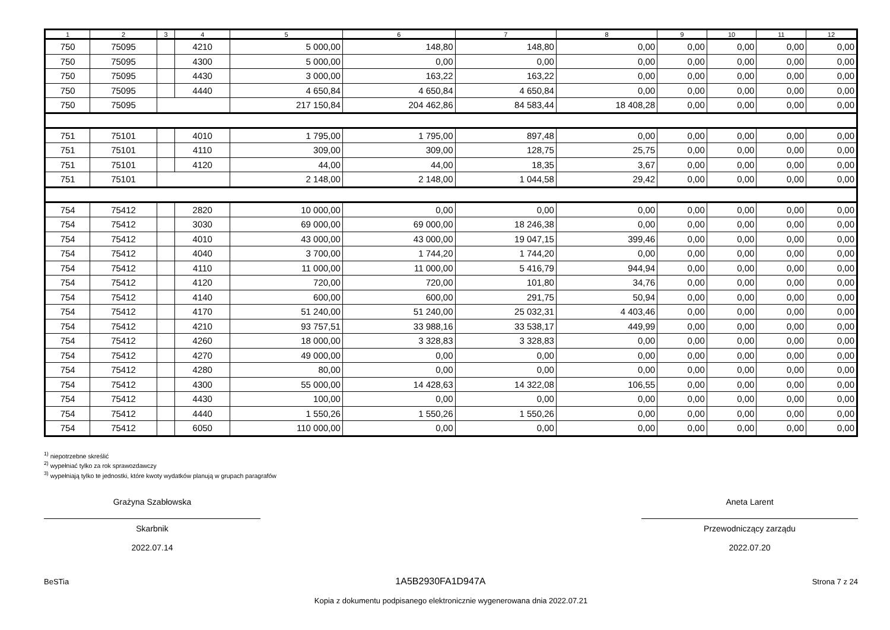| 1 | 2 | 3 | 4 | 5 | 6 | 7 | 8 | 9 | 10 | 11 | 12 |
| --- | --- | --- | --- | --- | --- | --- | --- | --- | --- | --- | --- |
| 750 | 75095 | | 4210 | 5 000,00 | 148,80 | 148,80 | 0,00 | 0,00 | 0,00 | 0,00 | 0,00 |
| 750 | 75095 | | 4300 | 5 000,00 | 0,00 | 0,00 | 0,00 | 0,00 | 0,00 | 0,00 | 0,00 |
| 750 | 75095 | | 4430 | 3 000,00 | 163,22 | 163,22 | 0,00 | 0,00 | 0,00 | 0,00 | 0,00 |
| 750 | 75095 | | 4440 | 4 650,84 | 4 650,84 | 4 650,84 | 0,00 | 0,00 | 0,00 | 0,00 | 0,00 |
| 750 | 75095 | | | 217 150,84 | 204 462,86 | 84 583,44 | 18 408,28 | 0,00 | 0,00 | 0,00 | 0,00 |
| 751 | 75101 | | 4010 | 1 795,00 | 1 795,00 | 897,48 | 0,00 | 0,00 | 0,00 | 0,00 | 0,00 |
| 751 | 75101 | | 4110 | 309,00 | 309,00 | 128,75 | 25,75 | 0,00 | 0,00 | 0,00 | 0,00 |
| 751 | 75101 | | 4120 | 44,00 | 44,00 | 18,35 | 3,67 | 0,00 | 0,00 | 0,00 | 0,00 |
| 751 | 75101 | | | 2 148,00 | 2 148,00 | 1 044,58 | 29,42 | 0,00 | 0,00 | 0,00 | 0,00 |
| 754 | 75412 | | 2820 | 10 000,00 | 0,00 | 0,00 | 0,00 | 0,00 | 0,00 | 0,00 | 0,00 |
| 754 | 75412 | | 3030 | 69 000,00 | 69 000,00 | 18 246,38 | 0,00 | 0,00 | 0,00 | 0,00 | 0,00 |
| 754 | 75412 | | 4010 | 43 000,00 | 43 000,00 | 19 047,15 | 399,46 | 0,00 | 0,00 | 0,00 | 0,00 |
| 754 | 75412 | | 4040 | 3 700,00 | 1 744,20 | 1 744,20 | 0,00 | 0,00 | 0,00 | 0,00 | 0,00 |
| 754 | 75412 | | 4110 | 11 000,00 | 11 000,00 | 5 416,79 | 944,94 | 0,00 | 0,00 | 0,00 | 0,00 |
| 754 | 75412 | | 4120 | 720,00 | 720,00 | 101,80 | 34,76 | 0,00 | 0,00 | 0,00 | 0,00 |
| 754 | 75412 | | 4140 | 600,00 | 600,00 | 291,75 | 50,94 | 0,00 | 0,00 | 0,00 | 0,00 |
| 754 | 75412 | | 4170 | 51 240,00 | 51 240,00 | 25 032,31 | 4 403,46 | 0,00 | 0,00 | 0,00 | 0,00 |
| 754 | 75412 | | 4210 | 93 757,51 | 33 988,16 | 33 538,17 | 449,99 | 0,00 | 0,00 | 0,00 | 0,00 |
| 754 | 75412 | | 4260 | 18 000,00 | 3 328,83 | 3 328,83 | 0,00 | 0,00 | 0,00 | 0,00 | 0,00 |
| 754 | 75412 | | 4270 | 49 000,00 | 0,00 | 0,00 | 0,00 | 0,00 | 0,00 | 0,00 | 0,00 |
| 754 | 75412 | | 4280 | 80,00 | 0,00 | 0,00 | 0,00 | 0,00 | 0,00 | 0,00 | 0,00 |
| 754 | 75412 | | 4300 | 55 000,00 | 14 428,63 | 14 322,08 | 106,55 | 0,00 | 0,00 | 0,00 | 0,00 |
| 754 | 75412 | | 4430 | 100,00 | 0,00 | 0,00 | 0,00 | 0,00 | 0,00 | 0,00 | 0,00 |
| 754 | 75412 | | 4440 | 1 550,26 | 1 550,26 | 1 550,26 | 0,00 | 0,00 | 0,00 | 0,00 | 0,00 |
| 754 | 75412 | | 6050 | 110 000,00 | 0,00 | 0,00 | 0,00 | 0,00 | 0,00 | 0,00 | 0,00 |
<sup>1)</sup> niepotrzebne skreślić
<sup>2)</sup> wypełniać tylko za rok sprawozdawczy
<sup>3)</sup> wypełniają tylko te jednostki, które kwoty wydatków planują w grupach paragrafów
Grażyna Szabłowska
Skarbnik
2022.07.14
Aneta Larent
Przewodniczący zarządu
2022.07.20
BeSTia 1A5B2930FA1D947A Strona 7 z 24
Kopia z dokumentu podpisanego elektronicznie wygenerowana dnia 2022.07.21